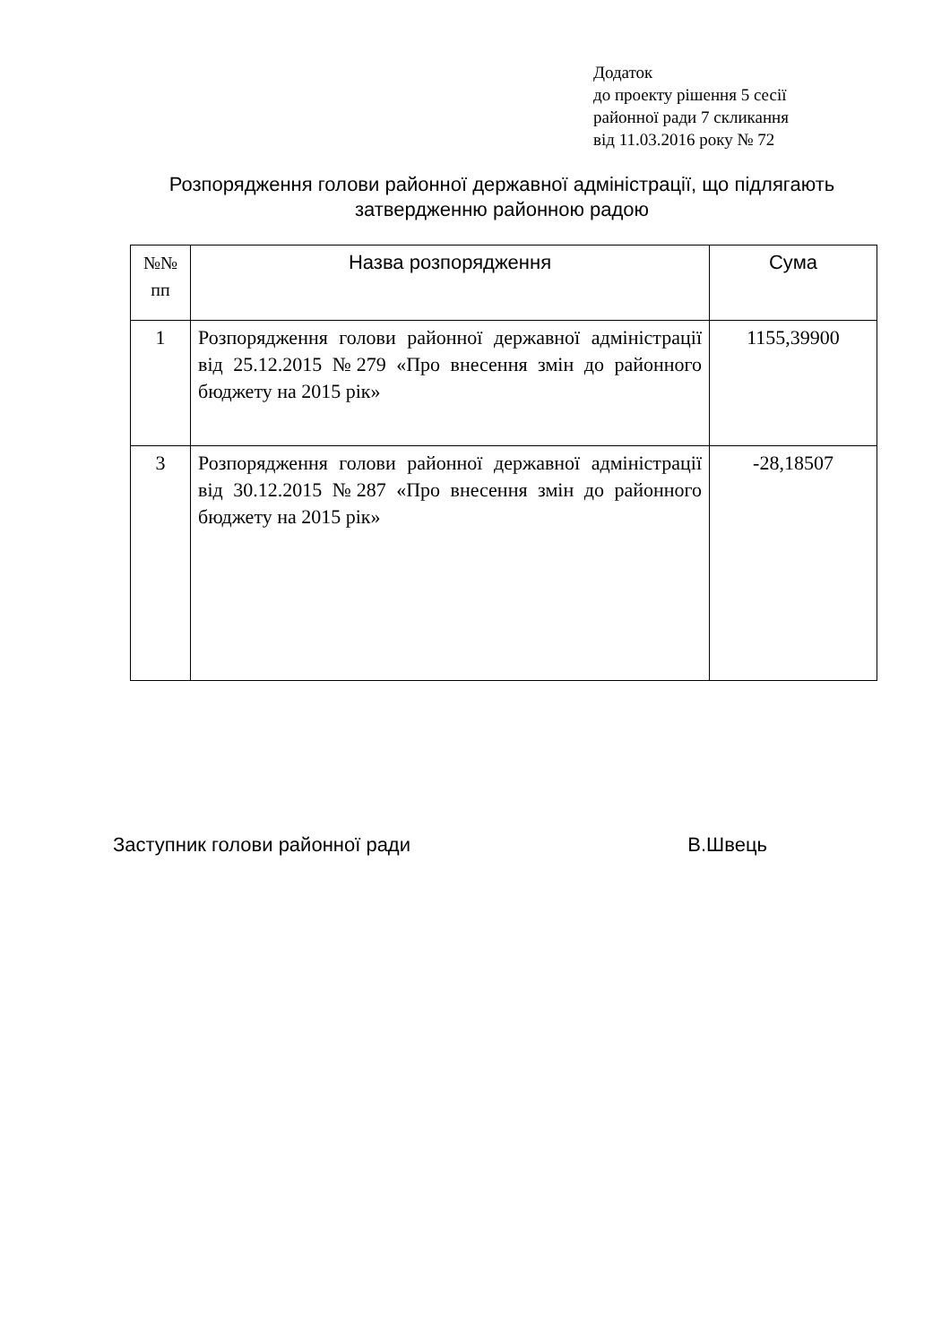Додаток
до проекту рішення 5 сесії
районної ради 7 скликання
від 11.03.2016 року № 72
Розпорядження голови районної державної адміністрації, що підлягають затвердженню районною радою
| №№ пп | Назва розпорядження | Сума |
| --- | --- | --- |
| 1 | Розпорядження голови районної державної адміністрації від 25.12.2015 №279 «Про внесення змін до районного бюджету на 2015 рік» | 1155,39900 |
| 3 | Розпорядження голови районної державної адміністрації від 30.12.2015 №287 «Про внесення змін до районного бюджету на 2015 рік» | -28,18507 |
Заступник голови районної ради В.Швець